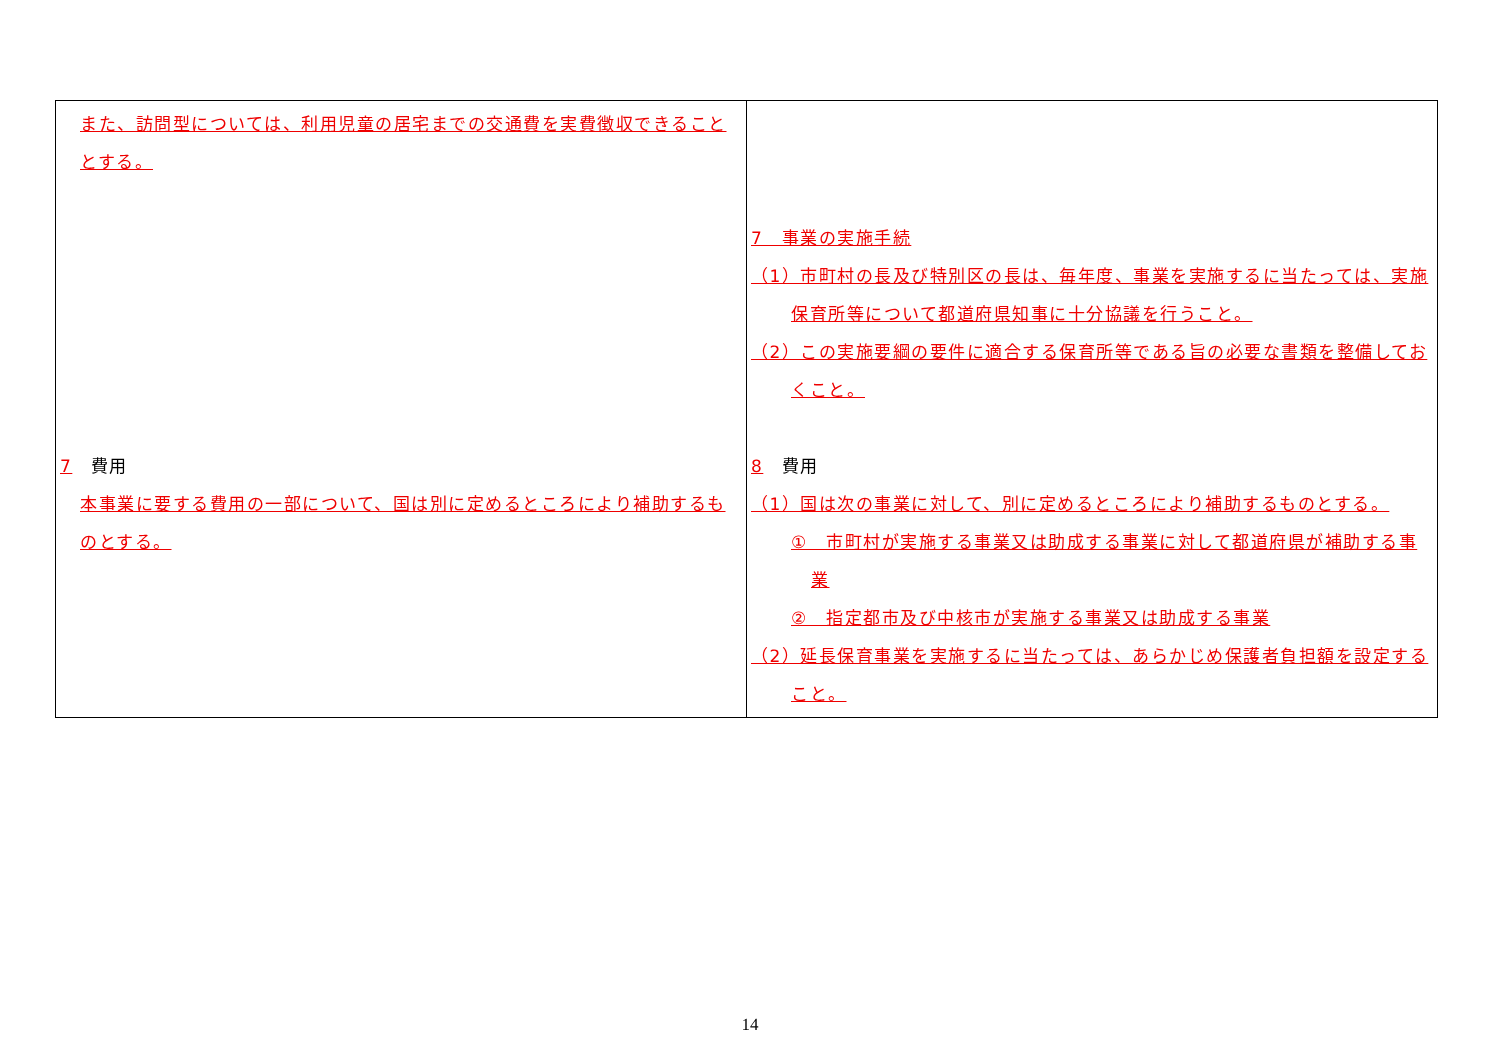| また、訪問型については、利用児童の居宅までの交通費を実費徴収できることとする。 7 費用 本事業に要する費用の一部について、国は別に定めるところにより補助するものとする。 | 7 事業の実施手続 （1）市町村の長及び特別区の長は、毎年度、事業を実施するに当たっては、実施保育所等について都道府県知事に十分協議を行うこと。 （2）この実施要綱の要件に適合する保育所等である旨の必要な書類を整備しておくこと。 8 費用 （1）国は次の事業に対して、別に定めるところにより補助するものとする。 ① 市町村が実施する事業又は助成する事業に対して都道府県が補助する事業 ② 指定都市及び中核市が実施する事業又は助成する事業 （2）延長保育事業を実施するに当たっては、あらかじめ保護者負担額を設定すること。 |
14